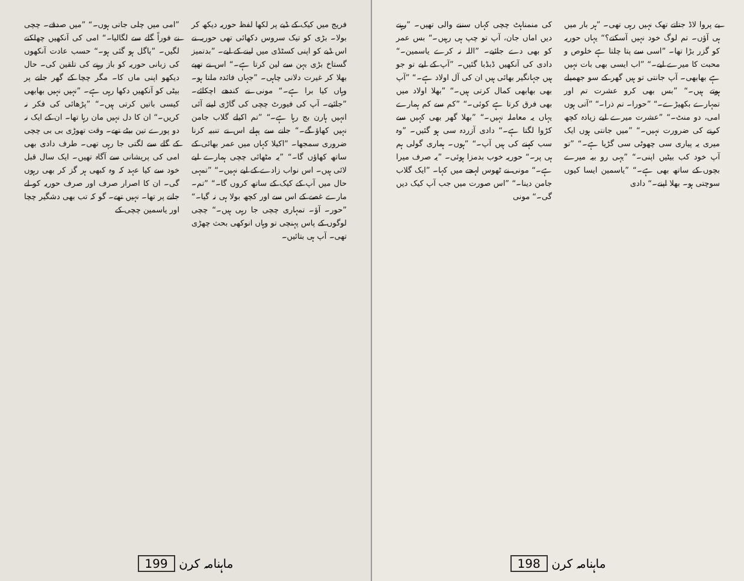فریج میں کیک کے ڈبے پر لکھا لفظ حوریہ دیکھ کر بولا۔ بڑی کو تیک سروس دکھائی تھی حوریہ نے اس ڈبے کو اپنی کسٹڈی میں لینے کے لیے۔ ”بدتمیز گستاخ بڑی بہن سے لین کرتا ہے۔“ اس نے تھپے بھلا کر غیرت دلانی چاہی۔ ”جہاں فائدہ ملتا ہو۔ وہاں کیا برا ہے۔“ مونی نے کندھے اچکائے۔ ”جائیے۔ آپ کی فیورٹ چچی کی گاڑی لینے آئی انہیں ہارن بج رہا ہے۔“ ”تم اکیلے گلاب جامن نہیں کھاؤ گے۔“ جانے سے پہلے اس نے تنبیہ کرنا ضروری سمجھا۔ ”اکیلا کہاں میں عمر بھائی کے ساتھ کھاؤں گا۔“ ”یہ مٹھائی چچی ہمارے لیے لائی ہیں۔ اس نواب زادے کے لیے نہیں۔“ ”تمہی حال میں آپ کے کیک کے ساتھ کروں گا۔“ ”تم۔ مارے غصے کے اس سے اور کچھ بولا ہی نہ گیا۔“ ”حور۔ آؤ۔ تمہاری چچی جا رہی ہیں۔“ چچی لوگوں کے پاس پہنچی تو وہاں انوکھی بحث چھڑی تھی۔ آپ ہی بتائیں۔
”امی میں چلی جاتی ہوں۔“ ”میں صدقے۔ چچی نے فوراً گلے سے لگالیا۔“ امی کی آنکھیں چھلکنے لگیں۔ ”پاگل ہو گئی ہو۔“ حسب عادت آنکھوں کی زبانی حوریہ کو باز رہنے کی تلقین کی۔ حال دیکھو اپنی ماں کا۔ مگر چچا کے گھر جانے پر بیٹی کو آنکھیں دکھا رہی ہے۔ ”نہیں نہیں بھابھی کیسی باتیں کرتی ہیں۔“ ”پڑھائی کی فکر نہ کریں۔“ ان کا دل نہیں مان رہا تھا۔ ان کے ایک نہ دو پورے تین بیٹے تھے۔ وقت تھوڑی بی بی چچی کے گلے سے لگتی جا رہی تھی۔ طرف دادی بھی امی کی پریشانی سے آگاہ تھیں۔ ایک سال قبل خود سے کیا عہد کہ وہ کبھی ہر گز کر بھی رہوں گی۔ ان کا اصرار صرف اور صرف حوریہ کو لے جانے پر تھا۔ نہیں تھے۔ گو کہ تب بھی دشگیر چچا اور یاسمین چچی کے
199 ماہنامہ کرن
بے پروا لاڈ جتاتے تھک نہیں رہی تھی۔ ”ہر بار میں ہی آؤں۔ تم لوگ خود نہیں آسکتے؟“ یہاں حوریہ کو گزر بڑا تھا۔ ”اسی سے پتا چلتا ہے خلوص و محبت کا میرے لیے۔“ ”اب ایسی بھی بات نہیں ہے بھابھی۔ آپ جانتی تو ہیں گھر کے سو جھمیلے ہوتے ہیں۔“ ”بس بھی کرو عشرت تم اور تمہارے بکھیڑے۔“ ”حورا۔ تم ذرا۔“ ”آتی ہوں امی، دو منٹ۔“ ”عشرت میرے لیے زیادہ کچھ کرنے کی ضرورت نہیں۔“ ”میں جانتی ہوں ایک میری یہ پیاری سی چھوٹی سی گڑیا ہے۔“ ”تو آپ خود کب بیٹیں اپنی۔“ ”یہی رو بیہ میرے بچوں کے ساتھ بھی ہے۔“ ”یاسمین ایسا کیوں سوچتی ہو۔ بھلا اپنے۔“ دادی
کی منمناہٹ چچی کہاں سننے والی تھیں۔ ”رہنے دیں اماں جان، آپ تو چپ ہی رہیں۔“ بس عمر کو بھی دے جائیے۔ ”اللہ نہ کرے یاسمین۔“ دادی کی آنکھیں ڈبڈبا گئیں۔ ”آپ کے لیے تو جو ہیں جہانگیر بھائی ہیں ان کی آل اولاد ہے۔“ ”آپ بھی بھابھی کمال کرتی ہیں۔“ ”بھلا اولاد میں بھی فرق کرتا ہے کوئی۔“ ”کم سے کم ہمارے یہاں یہ معاملہ نہیں۔“ ”بھلا گھر بھی کہیں سے کڑوا لگتا ہے۔“ دادی آزردہ سی ہو گئیں۔ ”وہ سب کہنے کی ہیں آپ۔“ ”ہوں۔ ہماری گولی ہم ہی پر۔“ حوریہ خوب بدمزا ہوئی۔ ”یہ صرف میرا ہے۔“ مونی نے ٹھوس لہجے میں کہا۔ ”ایک گلاب جامن دینا۔“ ”اس صورت میں جب آپ کیک دیں گی۔“ مونی
ماہنامہ کرن 198